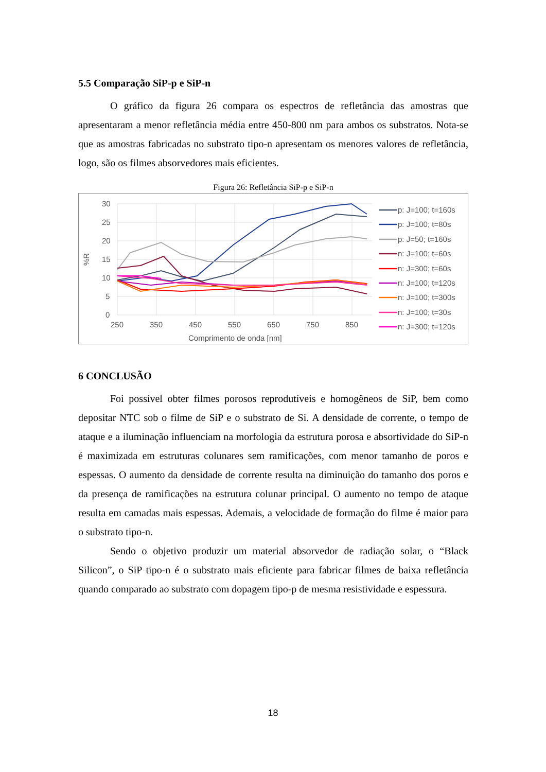5.5 Comparação SiP-p e SiP-n
O gráfico da figura 26 compara os espectros de refletância das amostras que apresentaram a menor refletância média entre 450-800 nm para ambos os substratos. Nota-se que as amostras fabricadas no substrato tipo-n apresentam os menores valores de refletância, logo, são os filmes absorvedores mais eficientes.
Figura 26: Refletância SiP-p e SiP-n
30
25
20
15
10
5
0
250
350
450
550
650
750
850
Comprimento de onda [nm]
%R
p: J=100; t=160s
p: J=100; t=80s
p: J=50; t=160s
n: J=100; t=60s
n: J=300; t=60s
n: J=100; t=120s
n: J=100; t=300s
n: J=100; t=30s
n: J=300; t=120s
6 CONCLUSÃO
Foi possível obter filmes porosos reprodutíveis e homogêneos de SiP, bem como depositar NTC sob o filme de SiP e o substrato de Si. A densidade de corrente, o tempo de ataque e a iluminação influenciam na morfologia da estrutura porosa e absortividade do SiP-n é maximizada em estruturas colunares sem ramificações, com menor tamanho de poros e espessas. O aumento da densidade de corrente resulta na diminuição do tamanho dos poros e da presença de ramificações na estrutura colunar principal. O aumento no tempo de ataque resulta em camadas mais espessas. Ademais, a velocidade de formação do filme é maior para o substrato tipo-n.
Sendo o objetivo produzir um material absorvedor de radiação solar, o “Black Silicon”, o SiP tipo-n é o substrato mais eficiente para fabricar filmes de baixa refletância quando comparado ao substrato com dopagem tipo-p de mesma resistividade e espessura.
18